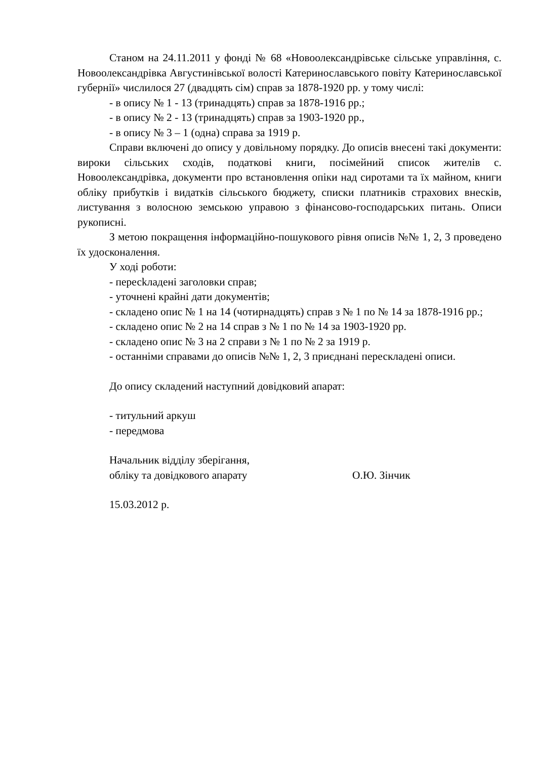Станом на 24.11.2011 у фонді № 68 «Новоолександрівське сільське управління, с. Новоолександрівка Августинівської волості Катеринославського повіту Катеринославської губернії» числилося 27 (двадцять сім) справ за 1878-1920 рр. у тому числі:
- в опису № 1 - 13 (тринадцять) справ за 1878-1916 рр.;
- в опису № 2 - 13 (тринадцять) справ за 1903-1920 рр.,
- в опису № 3 – 1 (одна) справа за 1919 р.
Справи включені до опису у довільному порядку. До описів внесені такі документи: вироки сільських сходів, податкові книги, посімейний список жителів с. Новоолександрівка, документи про встановлення опіки над сиротами та їх майном, книги обліку прибутків і видатків сільського бюджету, списки платників страхових внесків, листування з волосною земською управою з фінансово-господарських питань. Описи рукописні.
З метою покращення інформаційно-пошукового рівня описів №№ 1, 2, 3 проведено їх удосконалення.
У ході роботи:
- пересkладені заголовки справ;
- уточнені крайні дати документів;
- складено опис № 1 на 14 (чотирнадцять) справ з № 1 по № 14 за 1878-1916 рр.;
- складено опис № 2 на 14 справ з № 1 по № 14 за 1903-1920 рр.
- складено опис № 3 на 2 справи з № 1 по № 2 за 1919 р.
- останніми справами до описів №№ 1, 2, 3 приєднані перескладені описи.
До опису складений наступний довідковий апарат:
- титульний аркуш
- передмова
Начальник відділу зберігання,
обліку та довідкового апарату О.Ю. Зінчик
15.03.2012 р.